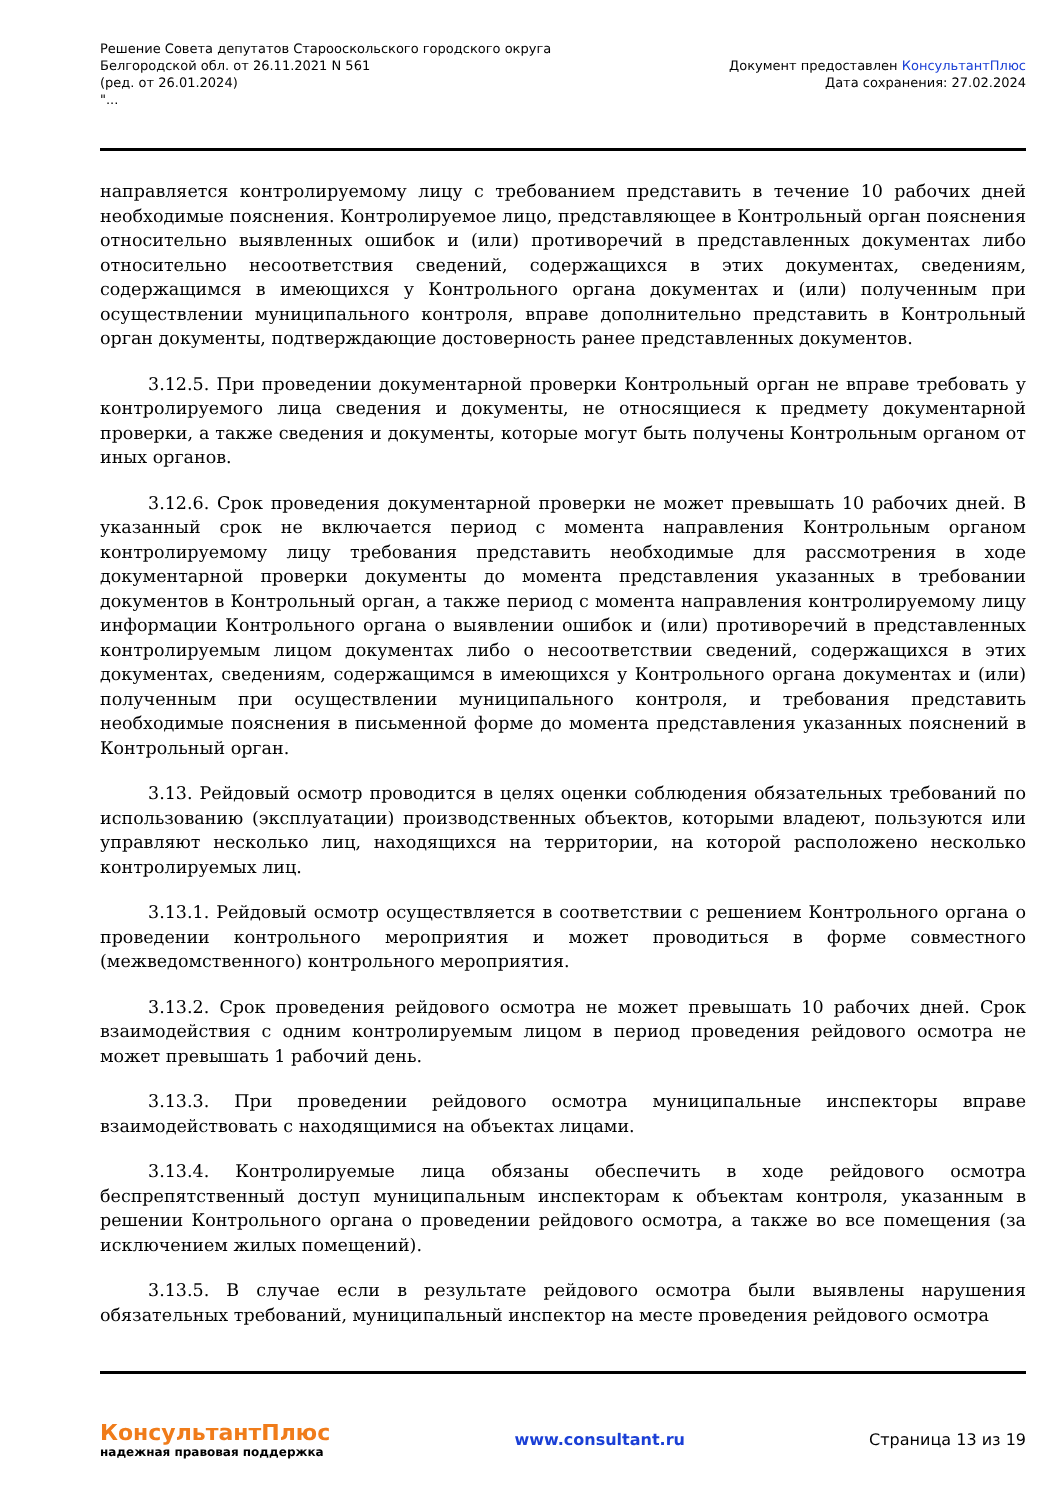Решение Совета депутатов Старооскольского городского округа
Белгородской обл. от 26.11.2021 N 561
(ред. от 26.01.2024)
"...
Документ предоставлен КонсультантПлюс
Дата сохранения: 27.02.2024
направляется контролируемому лицу с требованием представить в течение 10 рабочих дней необходимые пояснения. Контролируемое лицо, представляющее в Контрольный орган пояснения относительно выявленных ошибок и (или) противоречий в представленных документах либо относительно несоответствия сведений, содержащихся в этих документах, сведениям, содержащимся в имеющихся у Контрольного органа документах и (или) полученным при осуществлении муниципального контроля, вправе дополнительно представить в Контрольный орган документы, подтверждающие достоверность ранее представленных документов.
3.12.5. При проведении документарной проверки Контрольный орган не вправе требовать у контролируемого лица сведения и документы, не относящиеся к предмету документарной проверки, а также сведения и документы, которые могут быть получены Контрольным органом от иных органов.
3.12.6. Срок проведения документарной проверки не может превышать 10 рабочих дней. В указанный срок не включается период с момента направления Контрольным органом контролируемому лицу требования представить необходимые для рассмотрения в ходе документарной проверки документы до момента представления указанных в требовании документов в Контрольный орган, а также период с момента направления контролируемому лицу информации Контрольного органа о выявлении ошибок и (или) противоречий в представленных контролируемым лицом документах либо о несоответствии сведений, содержащихся в этих документах, сведениям, содержащимся в имеющихся у Контрольного органа документах и (или) полученным при осуществлении муниципального контроля, и требования представить необходимые пояснения в письменной форме до момента представления указанных пояснений в Контрольный орган.
3.13. Рейдовый осмотр проводится в целях оценки соблюдения обязательных требований по использованию (эксплуатации) производственных объектов, которыми владеют, пользуются или управляют несколько лиц, находящихся на территории, на которой расположено несколько контролируемых лиц.
3.13.1. Рейдовый осмотр осуществляется в соответствии с решением Контрольного органа о проведении контрольного мероприятия и может проводиться в форме совместного (межведомственного) контрольного мероприятия.
3.13.2. Срок проведения рейдового осмотра не может превышать 10 рабочих дней. Срок взаимодействия с одним контролируемым лицом в период проведения рейдового осмотра не может превышать 1 рабочий день.
3.13.3. При проведении рейдового осмотра муниципальные инспекторы вправе взаимодействовать с находящимися на объектах лицами.
3.13.4. Контролируемые лица обязаны обеспечить в ходе рейдового осмотра беспрепятственный доступ муниципальным инспекторам к объектам контроля, указанным в решении Контрольного органа о проведении рейдового осмотра, а также во все помещения (за исключением жилых помещений).
3.13.5. В случае если в результате рейдового осмотра были выявлены нарушения обязательных требований, муниципальный инспектор на месте проведения рейдового осмотра
КонсультантПлюс
надежная правовая поддержка
www.consultant.ru Страница 13 из 19